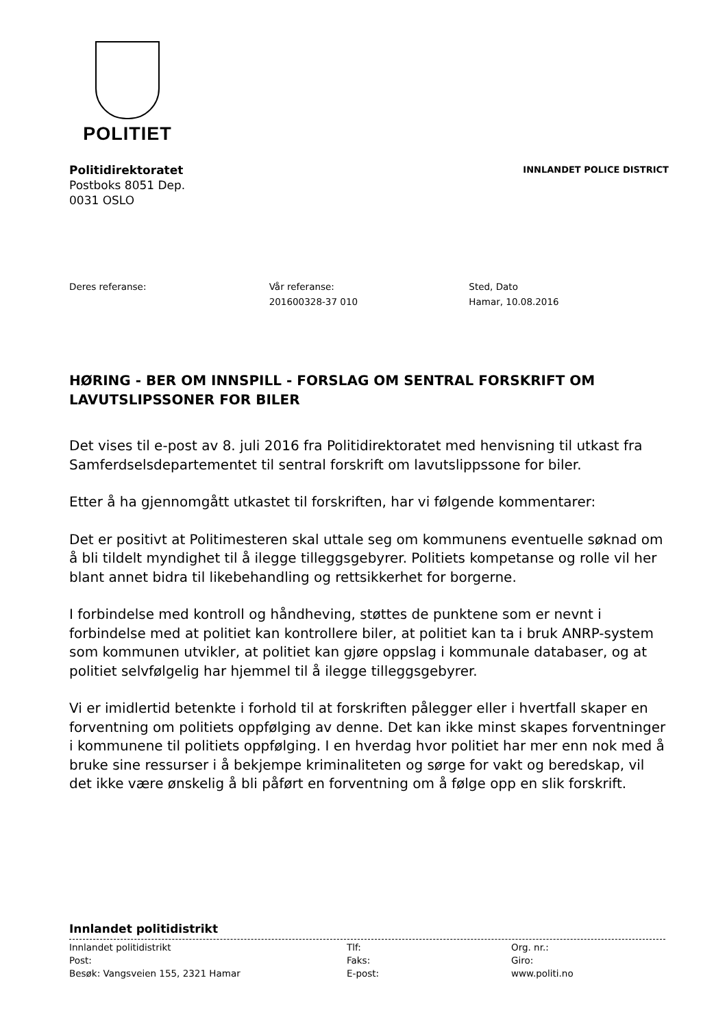POLITIET
Politidirektoratet
Postboks 8051 Dep.
0031 OSLO
INNLANDET POLICE DISTRICT
Deres referanse: Vår referanse:
201600328-37 010
Sted, Dato
Hamar, 10.08.2016
HØRING - BER OM INNSPILL - FORSLAG OM SENTRAL FORSKRIFT OM LAVUTSLIPSSONER FOR BILER
Det vises til e-post av 8. juli 2016 fra Politidirektoratet med henvisning til utkast fra Samferdselsdepartementet til sentral forskrift om lavutslippssone for biler.
Etter å ha gjennomgått utkastet til forskriften, har vi følgende kommentarer:
Det er positivt at Politimesteren skal uttale seg om kommunens eventuelle søknad om å bli tildelt myndighet til å ilegge tilleggsgebyrer. Politiets kompetanse og rolle vil her blant annet bidra til likebehandling og rettsikkerhet for borgerne.
I forbindelse med kontroll og håndheving, støttes de punktene som er nevnt i forbindelse med at politiet kan kontrollere biler, at politiet kan ta i bruk ANRP-system som kommunen utvikler, at politiet kan gjøre oppslag i kommunale databaser, og at politiet selvfølgelig har hjemmel til å ilegge tilleggsgebyrer.
Vi er imidlertid betenkte i forhold til at forskriften pålegger eller i hvertfall skaper en forventning om politiets oppfølging av denne. Det kan ikke minst skapes forventninger i kommunene til politiets oppfølging. I en hverdag hvor politiet har mer enn nok med å bruke sine ressurser i å bekjempe kriminaliteten og sørge for vakt og beredskap, vil det ikke være ønskelig å bli påført en forventning om å følge opp en slik forskrift.
Innlandet politidistrikt
Innlandet politidistrikt
Tlf:
Org. nr.:
Post:
Faks:
Giro:
Besøk: Vangsveien 155, 2321 Hamar
E-post:
www.politi.no